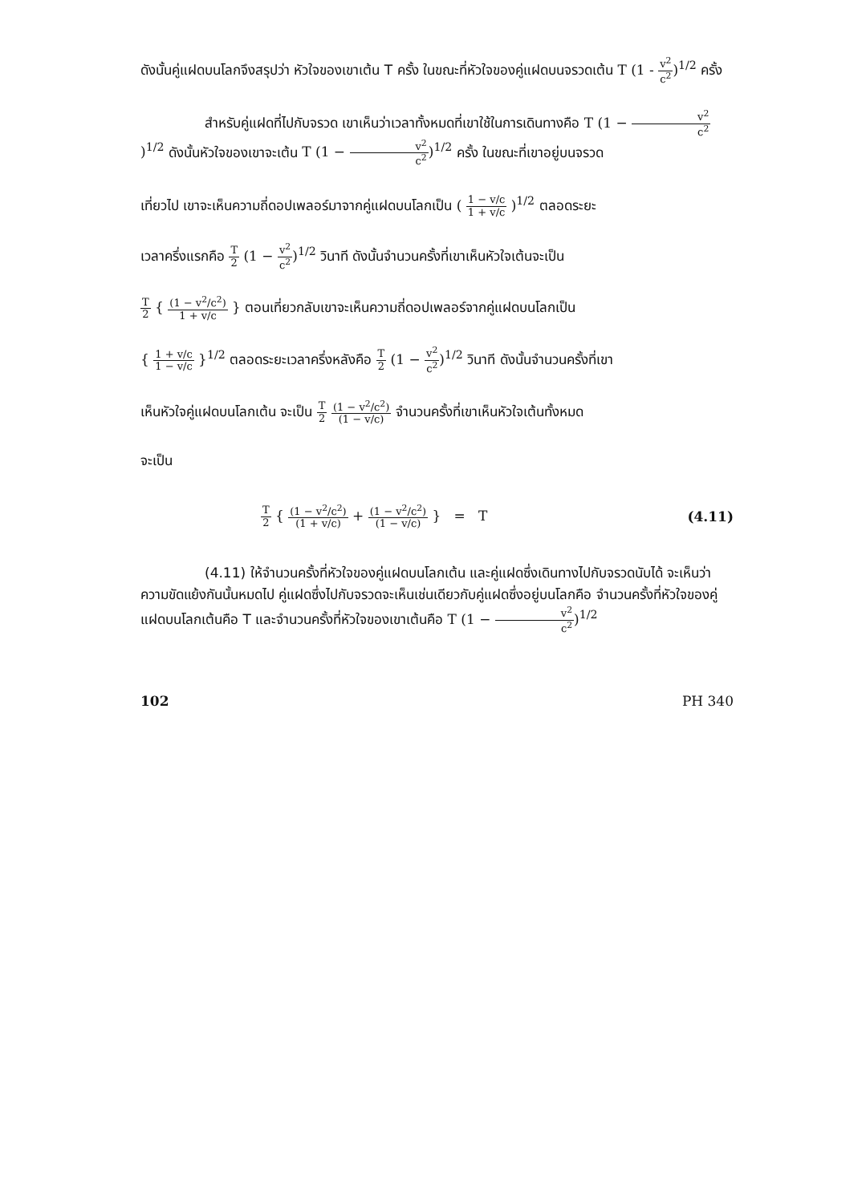ดังนั้นคู่แฝดบนโลกจึงสรุปว่า หัวใจของเขาเต้น T ครั้ง ในขณะที่หัวใจของคู่แฝดบนจรวดเต้น T (1 - v<sup>2</sup> c<sup>2</sup>)<sup>1/2</sup> ครั้ง
สำหรับคู่แฝดที่ไปกับจรวด เขาเห็นว่าเวลาทั้งหมดที่เขาใช้ในการเดินทางคือ T (1 − v<sup>2</sup> c<sup>2</sup>)<sup>1/2</sup> ดังนั้นหัวใจของเขาจะเต้น T (1 − v<sup>2</sup> c<sup>2</sup>)<sup>1/2</sup> ครั้ง ในขณะที่เขาอยู่บนจรวด
เที่ยวไป เขาจะเห็นความถี่ดอปเพลอร์มาจากคู่แฝดบนโลกเป็น ( 1 − v/c 1 + v/c )<sup>1/2</sup> ตลอดระยะ
เวลาครึ่งแรกคือ T 2 (1 − v<sup>2</sup> c<sup>2</sup>)<sup>1/2</sup> วินาที ดังนั้นจำนวนครั้งที่เขาเห็นหัวใจเต้นจะเป็น
T 2 { (1 − v<sup>2</sup>/c<sup>2</sup>) 1 + v/c } ตอนเที่ยวกลับเขาจะเห็นความถี่ดอปเพลอร์จากคู่แฝดบนโลกเป็น
{ 1 + v/c 1 − v/c }<sup>1/2</sup> ตลอดระยะเวลาครึ่งหลังคือ T 2 (1 − v<sup>2</sup> c<sup>2</sup>)<sup>1/2</sup> วินาที ดังนั้นจำนวนครั้งที่เขา
เห็นหัวใจคู่แฝดบนโลกเต้น จะเป็น T 2 (1 − v<sup>2</sup>/c<sup>2</sup>) (1 − v/c) จำนวนครั้งที่เขาเห็นหัวใจเต้นทั้งหมด
จะเป็น
T 2 { (1 − v<sup>2</sup>/c<sup>2</sup>) (1 + v/c) + (1 − v<sup>2</sup>/c<sup>2</sup>) (1 − v/c) } = T (4.11)
(4.11) ให้จำนวนครั้งที่หัวใจของคู่แฝดบนโลกเต้น และคู่แฝดซึ่งเดินทางไปกับจรวดนับได้ จะเห็นว่าความขัดแย้งกันนั้นหมดไป คู่แฝดซึ่งไปกับจรวดจะเห็นเช่นเดียวกับคู่แฝดซึ่งอยู่บนโลกคือ จำนวนครั้งที่หัวใจของคู่แฝดบนโลกเต้นคือ T และจำนวนครั้งที่หัวใจของเขาเต้นคือ T (1 − v<sup>2</sup> c<sup>2</sup>)<sup>1/2</sup>
102 PH 340